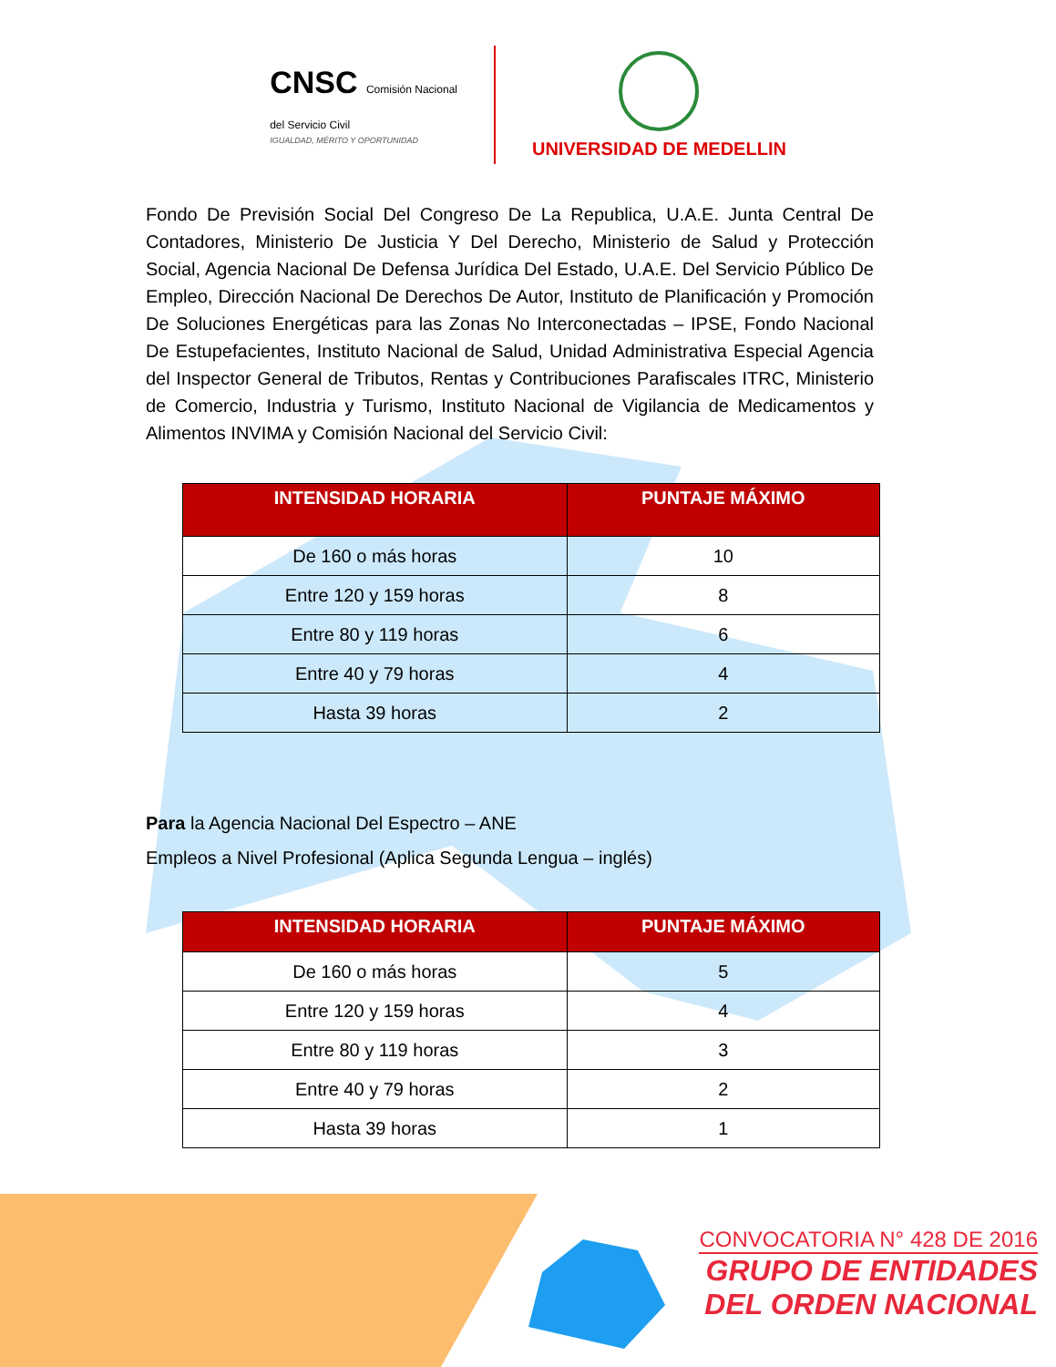CNSC Comisión Nacional
del Servicio Civil
IGUALDAD, MÉRITO Y OPORTUNIDAD
UNIVERSIDAD DE MEDELLIN
Fondo De Previsión Social Del Congreso De La Republica, U.A.E. Junta Central De Contadores, Ministerio De Justicia Y Del Derecho, Ministerio de Salud y Protección Social, Agencia Nacional De Defensa Jurídica Del Estado, U.A.E. Del Servicio Público De Empleo, Dirección Nacional De Derechos De Autor, Instituto de Planificación y Promoción De Soluciones Energéticas para las Zonas No Interconectadas – IPSE, Fondo Nacional De Estupefacientes, Instituto Nacional de Salud, Unidad Administrativa Especial Agencia del Inspector General de Tributos, Rentas y Contribuciones Parafiscales ITRC, Ministerio de Comercio, Industria y Turismo, Instituto Nacional de Vigilancia de Medicamentos y Alimentos INVIMA y Comisión Nacional del Servicio Civil:
| INTENSIDAD HORARIA | PUNTAJE MÁXIMO |
| --- | --- |
| De 160 o más horas | 10 |
| Entre 120 y 159 horas | 8 |
| Entre 80 y 119 horas | 6 |
| Entre 40 y 79 horas | 4 |
| Hasta 39 horas | 2 |
Para la Agencia Nacional Del Espectro – ANE
Empleos a Nivel Profesional (Aplica Segunda Lengua – inglés)
| INTENSIDAD HORARIA | PUNTAJE MÁXIMO |
| --- | --- |
| De 160 o más horas | 5 |
| Entre 120 y 159 horas | 4 |
| Entre 80 y 119 horas | 3 |
| Entre 40 y 79 horas | 2 |
| Hasta 39 horas | 1 |
CONVOCATORIA N° 428 DE 2016
GRUPO DE ENTIDADES
DEL ORDEN NACIONAL